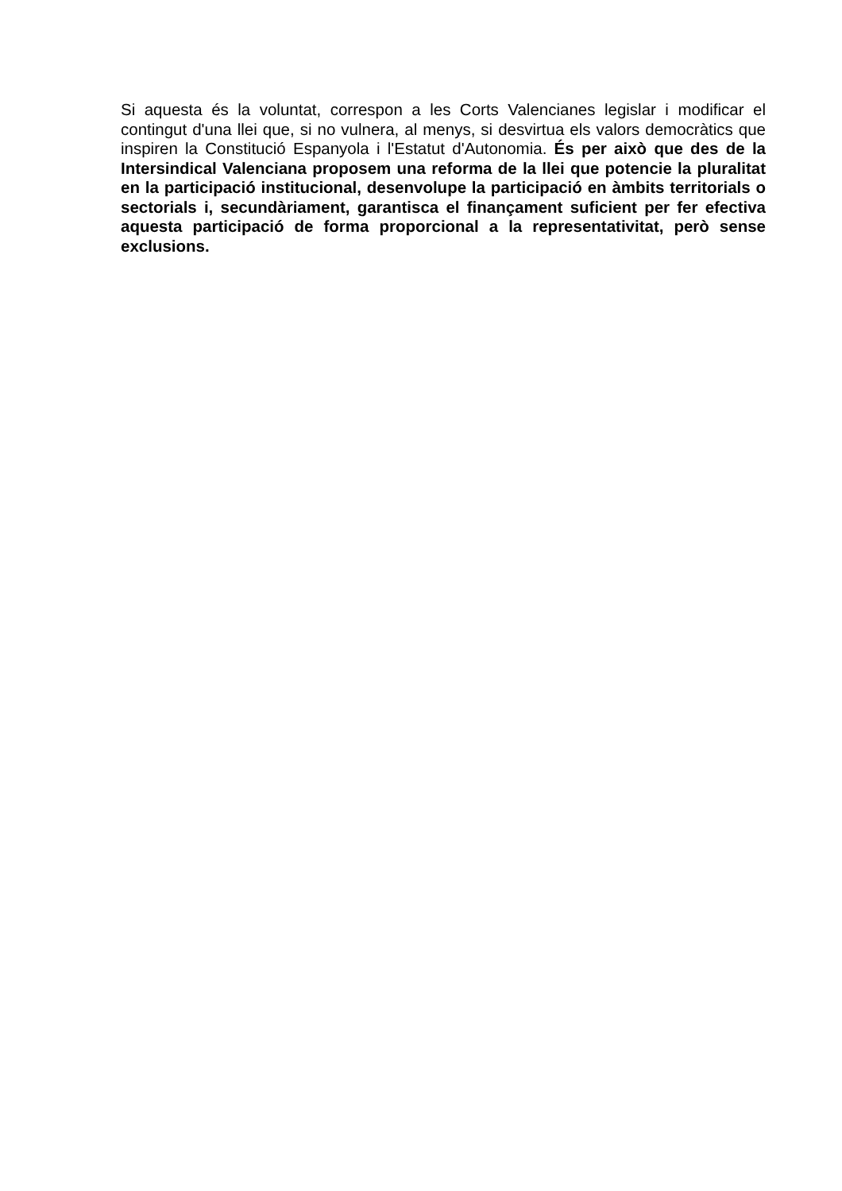Si aquesta és la voluntat, correspon a les Corts Valencianes legislar i modificar el contingut d'una llei que, si no vulnera, al menys, si desvirtua els valors democràtics que inspiren la Constitució Espanyola i l'Estatut d'Autonomia. És per això que des de la Intersindical Valenciana proposem una reforma de la llei que potencie la pluralitat en la participació institucional, desenvolupe la participació en àmbits territorials o sectorials i, secundàriament, garantisca el finançament suficient per fer efectiva aquesta participació de forma proporcional a la representativitat, però sense exclusions.